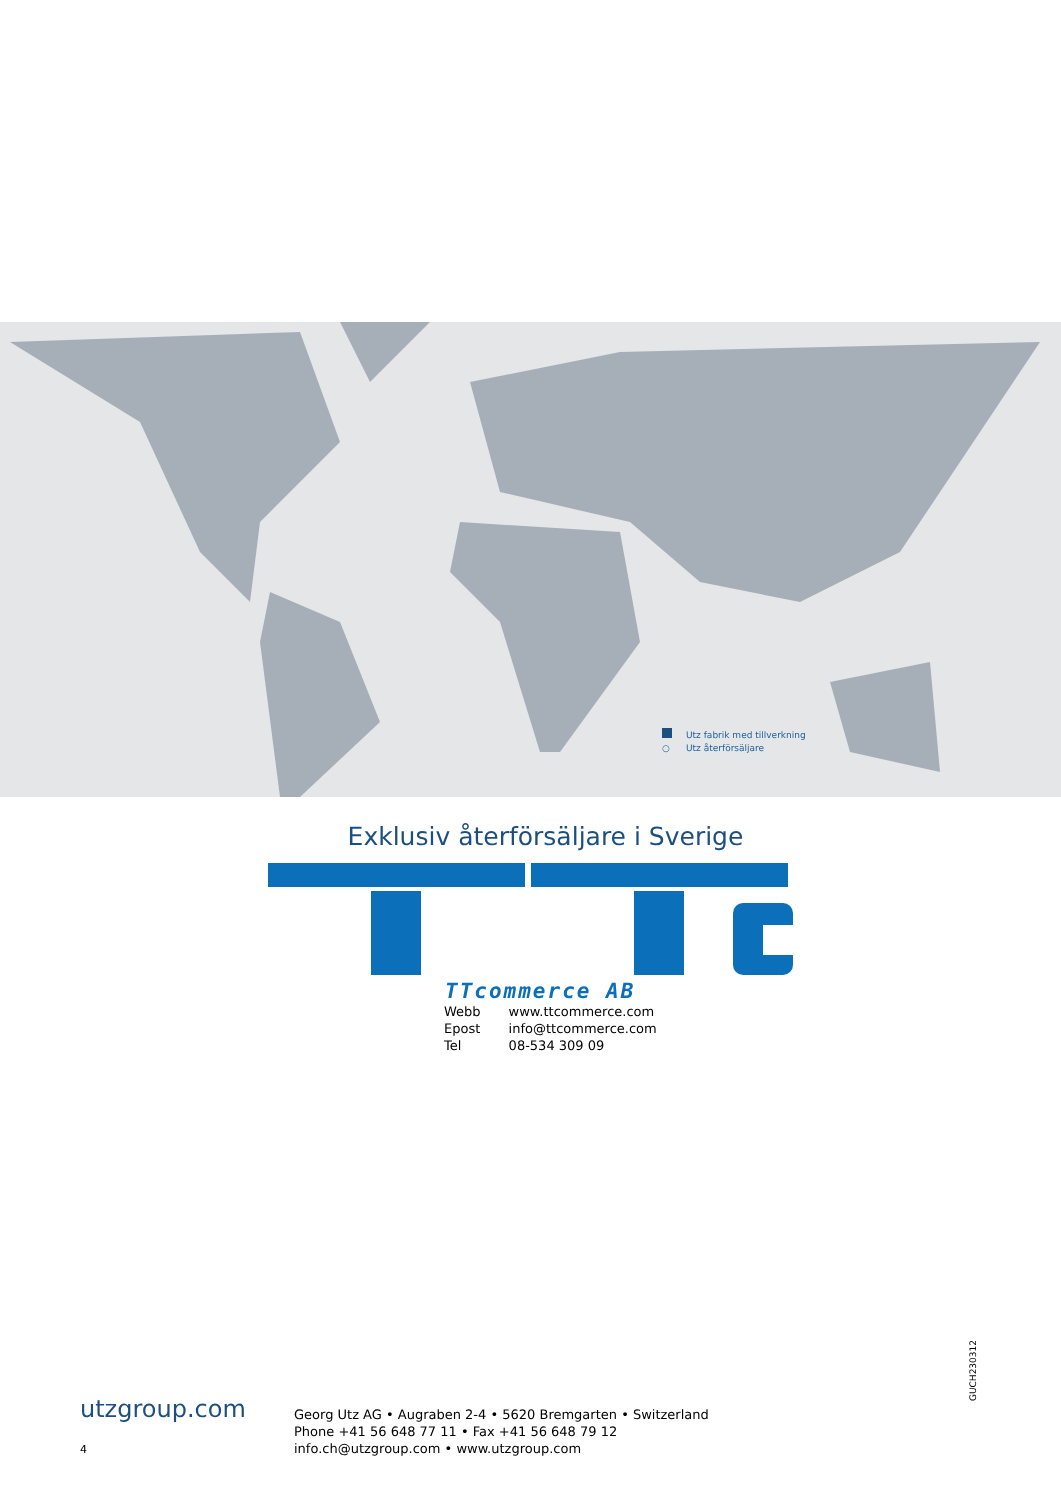Utz fabrik med tillverkning
○ Utz återförsäljare
Exklusiv återförsäljare i Sverige
TTcommerce AB
| Webb | www.ttcommerce.com |
| Epost | info@ttcommerce.com |
| Tel | 08-534 309 09 |
GUCH230312
utzgroup.com
Georg Utz AG • Augraben 2-4 • 5620 Bremgarten • Switzerland
Phone +41 56 648 77 11 • Fax +41 56 648 79 12
info.ch@utzgroup.com • www.utzgroup.com
4